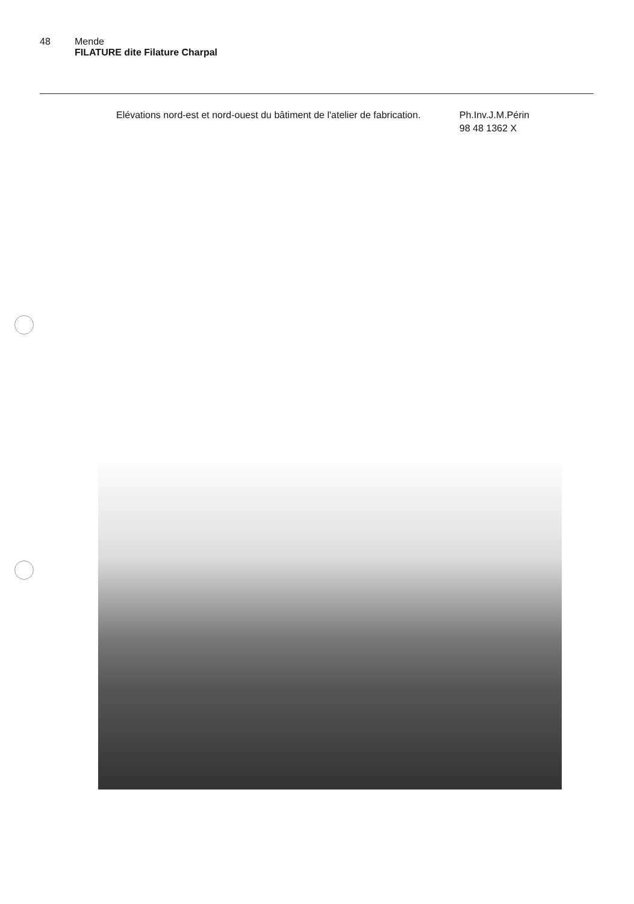48 Mende
FILATURE dite Filature Charpal
Elévations nord-est et nord-ouest du bâtiment de l'atelier de fabrication.
Ph.Inv.J.M.Périn
98 48 1362 X